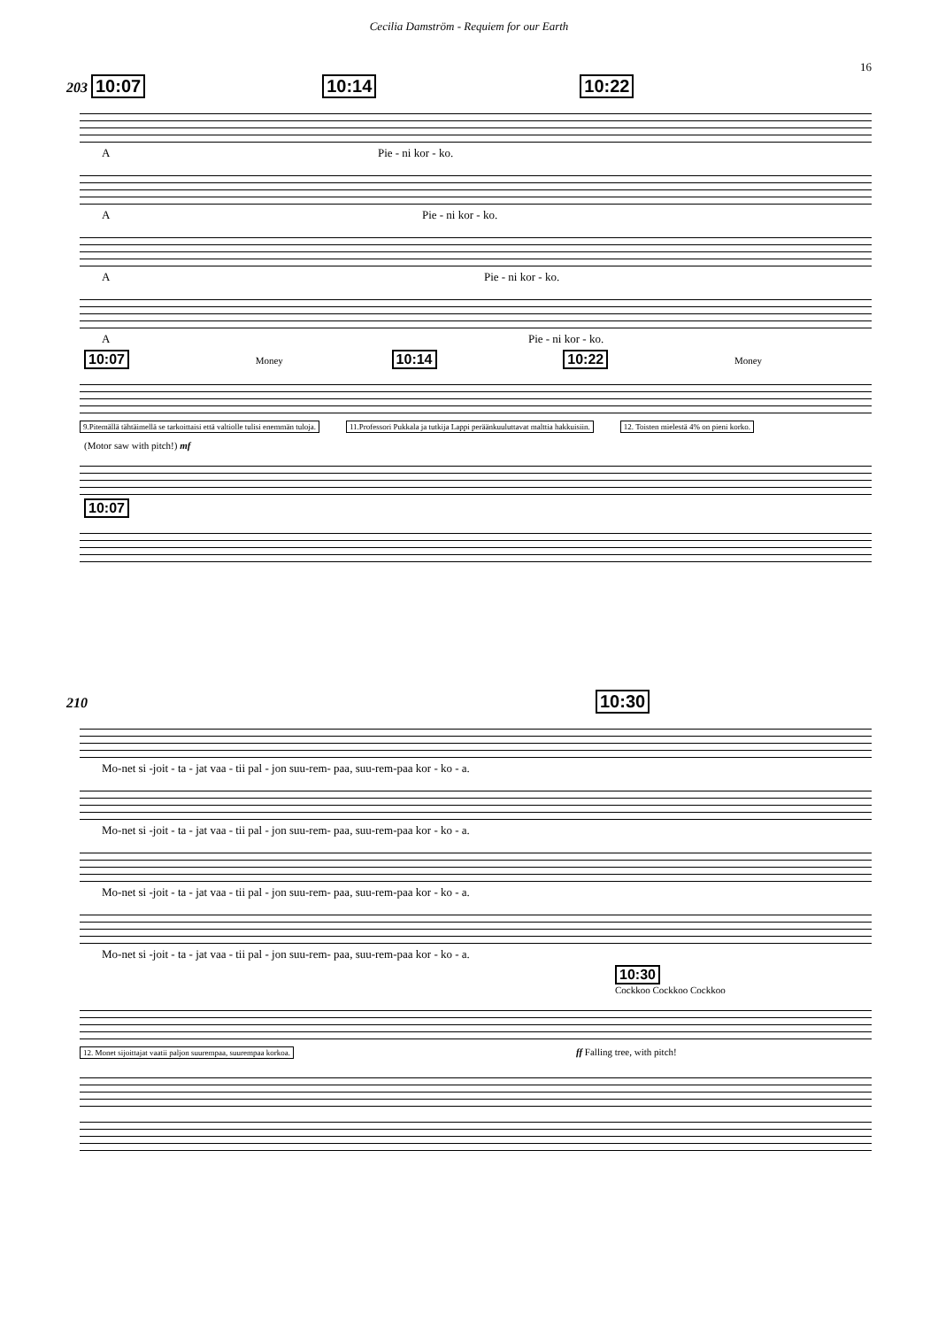Cecilia Damström - Requiem for our Earth
16
203 10:07 10:14 10:22
A Pie - ni kor - ko.
A Pie - ni kor - ko.
A Pie - ni kor - ko.
A Pie - ni kor - ko.
10:07 Money 10:14 10:22 Money
9.Pitemällä tähtäimellä se tarkoittaisi että valtiolle tulisi enemmän tuloja. 11.Professori Pukkala ja tutkija Lappi peräänkuuluttavat malttia hakkuisiin. 12. Toisten mielestä 4% on pieni korko.
(Motor saw with pitch!) mf
10:07
210 10:30
Mo-net si -joit - ta - jat vaa - tii pal - jon suu-rem- paa, suu-rem-paa kor - ko - a.
Mo-net si -joit - ta - jat vaa - tii pal - jon suu-rem- paa, suu-rem-paa kor - ko - a.
Mo-net si -joit - ta - jat vaa - tii pal - jon suu-rem- paa, suu-rem-paa kor - ko - a.
Mo-net si -joit - ta - jat vaa - tii pal - jon suu-rem- paa, suu-rem-paa kor - ko - a.
10:30
Cockkoo Cockkoo Cockkoo
12. Monet sijoittajat vaatii paljon suurempaa, suurempaa korkoa. ff Falling tree, with pitch!